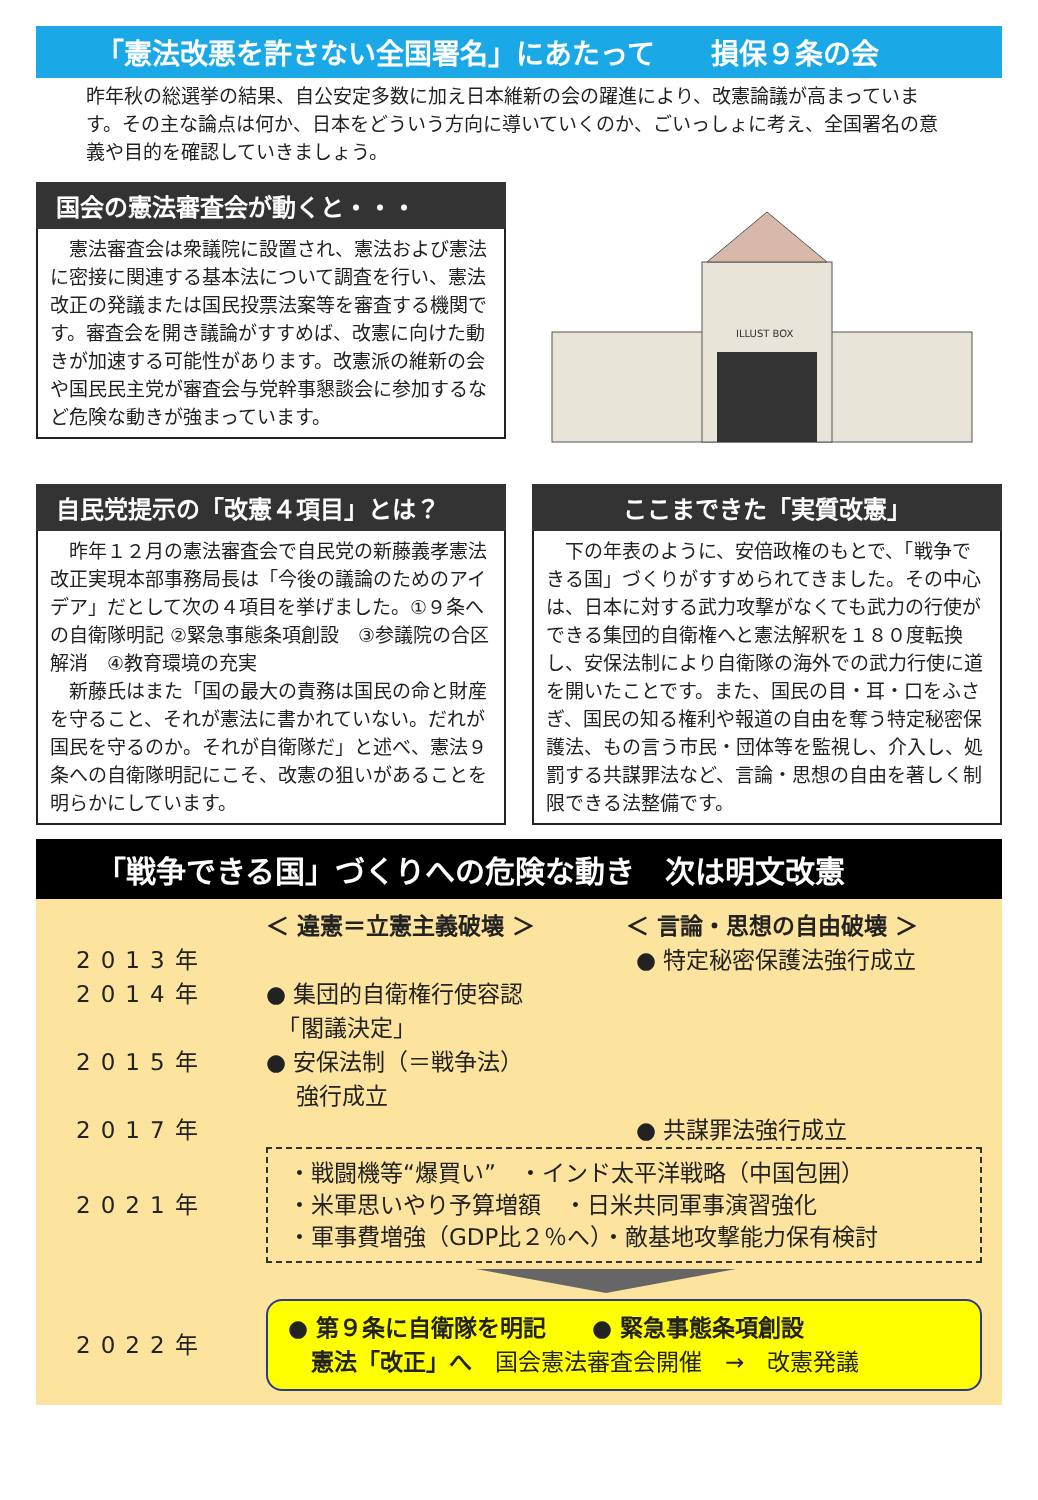「憲法改悪を許さない全国署名」にあたって　　損保９条の会
昨年秋の総選挙の結果、自公安定多数に加え日本維新の会の躍進により、改憲論議が高まっています。その主な論点は何か、日本をどういう方向に導いていくのか、ごいっしょに考え、全国署名の意義や目的を確認していきましょう。
国会の憲法審査会が動くと・・・
　憲法審査会は衆議院に設置され、憲法および憲法に密接に関連する基本法について調査を行い、憲法改正の発議または国民投票法案等を審査する機関です。審査会を開き議論がすすめば、改憲に向けた動きが加速する可能性があります。改憲派の維新の会や国民民主党が審査会与党幹事懇談会に参加するなど危険な動きが強まっています。
ILLUST BOX
自民党提示の「改憲４項目」とは？
　昨年１２月の憲法審査会で自民党の新藤義孝憲法改正実現本部事務局長は「今後の議論のためのアイデア」だとして次の４項目を挙げました。①９条への自衛隊明記 ②緊急事態条項創設　③参議院の合区解消　④教育環境の充実
　新藤氏はまた「国の最大の責務は国民の命と財産を守ること、それが憲法に書かれていない。だれが国民を守るのか。それが自衛隊だ」と述べ、憲法９条への自衛隊明記にこそ、改憲の狙いがあることを明らかにしています。
ここまできた「実質改憲」
　下の年表のように、安倍政権のもとで、「戦争できる国」づくりがすすめられてきました。その中心は、日本に対する武力攻撃がなくても武力の行使ができる集団的自衛権へと憲法解釈を１８０度転換し、安保法制により自衛隊の海外での武力行使に道を開いたことです。また、国民の目・耳・口をふさぎ、国民の知る権利や報道の自由を奪う特定秘密保護法、もの言う市民・団体等を監視し、介入し、処罰する共謀罪法など、言論・思想の自由を著しく制限できる法整備です。
「戦争できる国」づくりへの危険な動き　次は明文改憲
＜ 違憲＝立憲主義破壊 ＞ ＜ 言論・思想の自由破壊 ＞
2013年 ● 特定秘密保護法強行成立
2014年 ● 集団的自衛権行使容認
　「閣議決定」
2015年 ● 安保法制（＝戦争法）
　 強行成立
2017年 ● 共謀罪法強行成立
2021年
・戦闘機等“爆買い”　・インド太平洋戦略（中国包囲）
・米軍思いやり予算増額　・日米共同軍事演習強化
・軍事費増強（GDP比２％へ）・敵基地攻撃能力保有検討
2022年
● 第９条に自衛隊を明記　　● 緊急事態条項創設
　憲法「改正」へ　国会憲法審査会開催　→　改憲発議